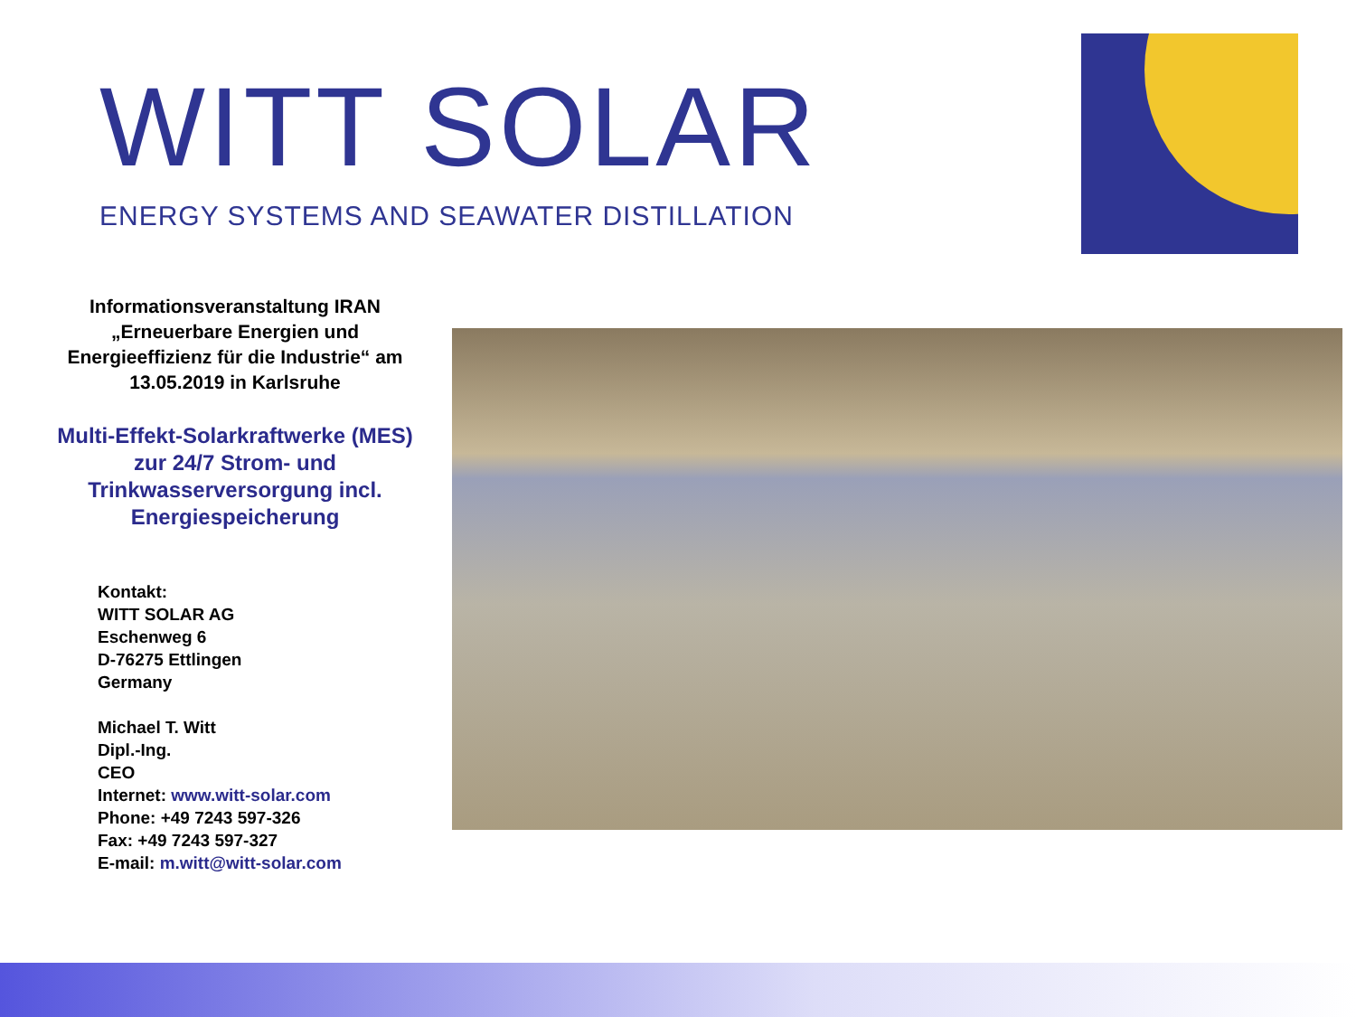WITT SOLAR
ENERGY SYSTEMS AND SEAWATER DISTILLATION
Informationsveranstaltung IRAN
„Erneuerbare Energien und
Energieeffizienz für die Industrie“ am
13.05.2019 in Karlsruhe
Multi-Effekt-Solarkraftwerke (MES)
zur 24/7 Strom- und
Trinkwasserversorgung incl.
Energiespeicherung
Kontakt:
WITT SOLAR AG
Eschenweg 6
D-76275 Ettlingen
Germany
Michael T. Witt
Dipl.-Ing.
CEO
Internet: www.witt-solar.com
Phone: +49 7243 597-326
Fax: +49 7243 597-327
E-mail: m.witt@witt-solar.com